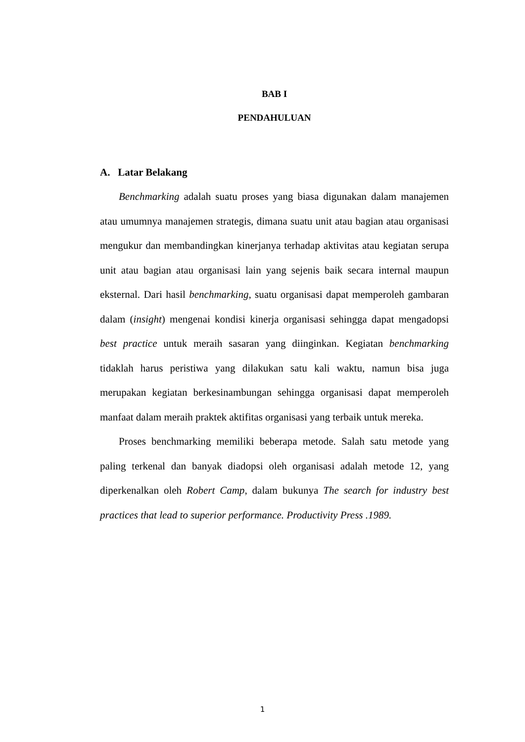BAB I
PENDAHULUAN
A. Latar Belakang
Benchmarking adalah suatu proses yang biasa digunakan dalam manajemen atau umumnya manajemen strategis, dimana suatu unit atau bagian atau organisasi mengukur dan membandingkan kinerjanya terhadap aktivitas atau kegiatan serupa unit atau bagian atau organisasi lain yang sejenis baik secara internal maupun eksternal. Dari hasil benchmarking, suatu organisasi dapat memperoleh gambaran dalam (insight) mengenai kondisi kinerja organisasi sehingga dapat mengadopsi best practice untuk meraih sasaran yang diinginkan. Kegiatan benchmarking tidaklah harus peristiwa yang dilakukan satu kali waktu, namun bisa juga merupakan kegiatan berkesinambungan sehingga organisasi dapat memperoleh manfaat dalam meraih praktek aktifitas organisasi yang terbaik untuk mereka.
Proses benchmarking memiliki beberapa metode. Salah satu metode yang paling terkenal dan banyak diadopsi oleh organisasi adalah metode 12, yang diperkenalkan oleh Robert Camp, dalam bukunya The search for industry best practices that lead to superior performance. Productivity Press .1989.
1